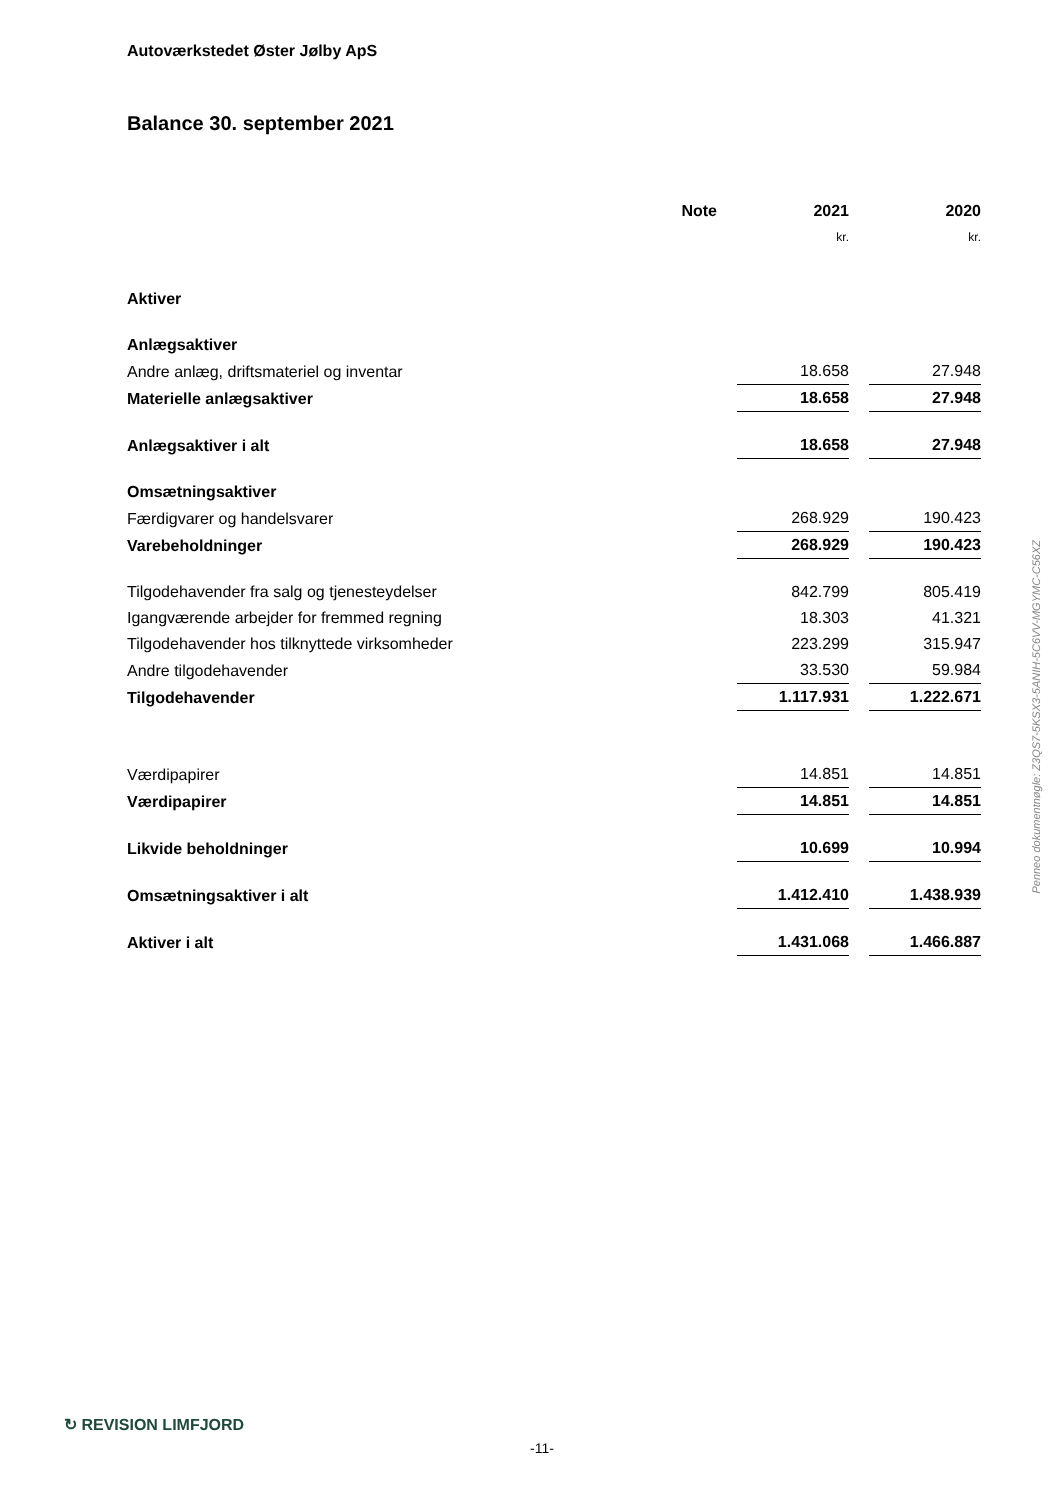Autoværkstedet Øster Jølby ApS
Balance 30. september 2021
| | Note | | 2021 | | 2020 |
| --- | --- | --- | --- | --- | --- |
| | | | kr. | | kr. |
| Aktiver | | | | | |
| Anlægsaktiver | | | | | |
| Andre anlæg, driftsmateriel og inventar | | | 18.658 | | 27.948 |
| Materielle anlægsaktiver | | | 18.658 | | 27.948 |
| Anlægsaktiver i alt | | | 18.658 | | 27.948 |
| Omsætningsaktiver | | | | | |
| Færdigvarer og handelsvarer | | | 268.929 | | 190.423 |
| Varebeholdninger | | | 268.929 | | 190.423 |
| Tilgodehavender fra salg og tjenesteydelser | | | 842.799 | | 805.419 |
| Igangværende arbejder for fremmed regning | | | 18.303 | | 41.321 |
| Tilgodehavender hos tilknyttede virksomheder | | | 223.299 | | 315.947 |
| Andre tilgodehavender | | | 33.530 | | 59.984 |
| Tilgodehavender | | | 1.117.931 | | 1.222.671 |
| Værdipapirer | | | 14.851 | | 14.851 |
| Værdipapirer | | | 14.851 | | 14.851 |
| Likvide beholdninger | | | 10.699 | | 10.994 |
| Omsætningsaktiver i alt | | | 1.412.410 | | 1.438.939 |
| Aktiver i alt | | | 1.431.068 | | 1.466.887 |
Penneo dokumentnøgle: Z3QS7-5KSX3-5ANIH-5C6VV-MGYMC-C56XZ
↻ REVISION LIMFJORD
-11-